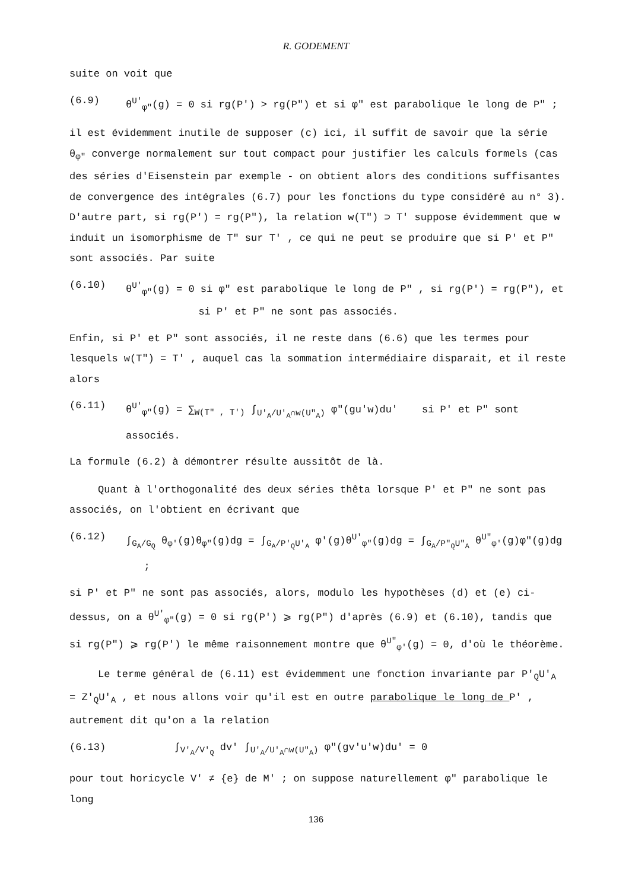R. GODEMENT
suite on voit que
(6.9) θ<sup>U'</sup><sub>φ"</sub>(g) = 0 si rg(P') > rg(P") et si φ" est parabolique le long de P" ;
il est évidemment inutile de supposer (c) ici, il suffit de savoir que la série θ<sub>φ"</sub> converge normalement sur tout compact pour justifier les calculs formels (cas des séries d'Eisenstein par exemple - on obtient alors des conditions suffisantes de convergence des intégrales (6.7) pour les fonctions du type considéré au n° 3). D'autre part, si rg(P') = rg(P"), la relation w(T") ⊃ T' suppose évidemment que w induit un isomorphisme de T" sur T' , ce qui ne peut se produire que si P' et P" sont associés. Par suite
(6.10) θ<sup>U'</sup><sub>φ"</sub>(g) = 0 si φ" est parabolique le long de P" , si rg(P') = rg(P"), et
si P' et P" ne sont pas associés.
Enfin, si P' et P" sont associés, il ne reste dans (6.6) que les termes pour lesquels w(T") = T' , auquel cas la sommation intermédiaire disparait, et il reste alors
(6.11) θ<sup>U'</sup><sub>φ"</sub>(g) = ∑<sub>W(T" , T')</sub> ∫<sub>U'<sub>A</sub>/U'<sub>A</sub>∩w(U"<sub>A</sub>)</sub> φ"(gu'w)du' si P' et P" sont associés.
La formule (6.2) à démontrer résulte aussitôt de là.
Quant à l'orthogonalité des deux séries thêta lorsque P' et P" ne sont pas associés, on l'obtient en écrivant que
(6.12) ∫<sub>G<sub>A</sub>/G<sub>Q</sub></sub> θ<sub>φ'</sub>(g)θ<sub>φ"</sub>(g)dg = ∫<sub>G<sub>A</sub>/P'<sub>Q</sub>U'<sub>A</sub></sub> φ'(g)θ<sup>U'</sup><sub>φ"</sub>(g)dg = ∫<sub>G<sub>A</sub>/P"<sub>Q</sub>U"<sub>A</sub></sub> θ<sup>U"</sup><sub>φ'</sub>(g)φ"(g)dg ;
si P' et P" ne sont pas associés, alors, modulo les hypothèses (d) et (e) ci-dessus, on a θ<sup>U'</sup><sub>φ"</sub>(g) = 0 si rg(P') ⩾ rg(P") d'après (6.9) et (6.10), tandis que si rg(P") ⩾ rg(P') le même raisonnement montre que θ<sup>U"</sup><sub>φ'</sub>(g) = 0, d'où le théorème.
Le terme général de (6.11) est évidemment une fonction invariante par P'<sub>Q</sub>U'<sub>A</sub> = Z'<sub>Q</sub>U'<sub>A</sub> , et nous allons voir qu'il est en outre parabolique le long de P' , autrement dit qu'on a la relation
(6.13) ∫<sub>V'<sub>A</sub>/V'<sub>Q</sub></sub> dv' ∫<sub>U'<sub>A</sub>/U'<sub>A</sub>∩w(U"<sub>A</sub>)</sub> φ"(gv'u'w)du' = 0
pour tout horicycle V' ≠ {e} de M' ; on suppose naturellement φ" parabolique le long
136